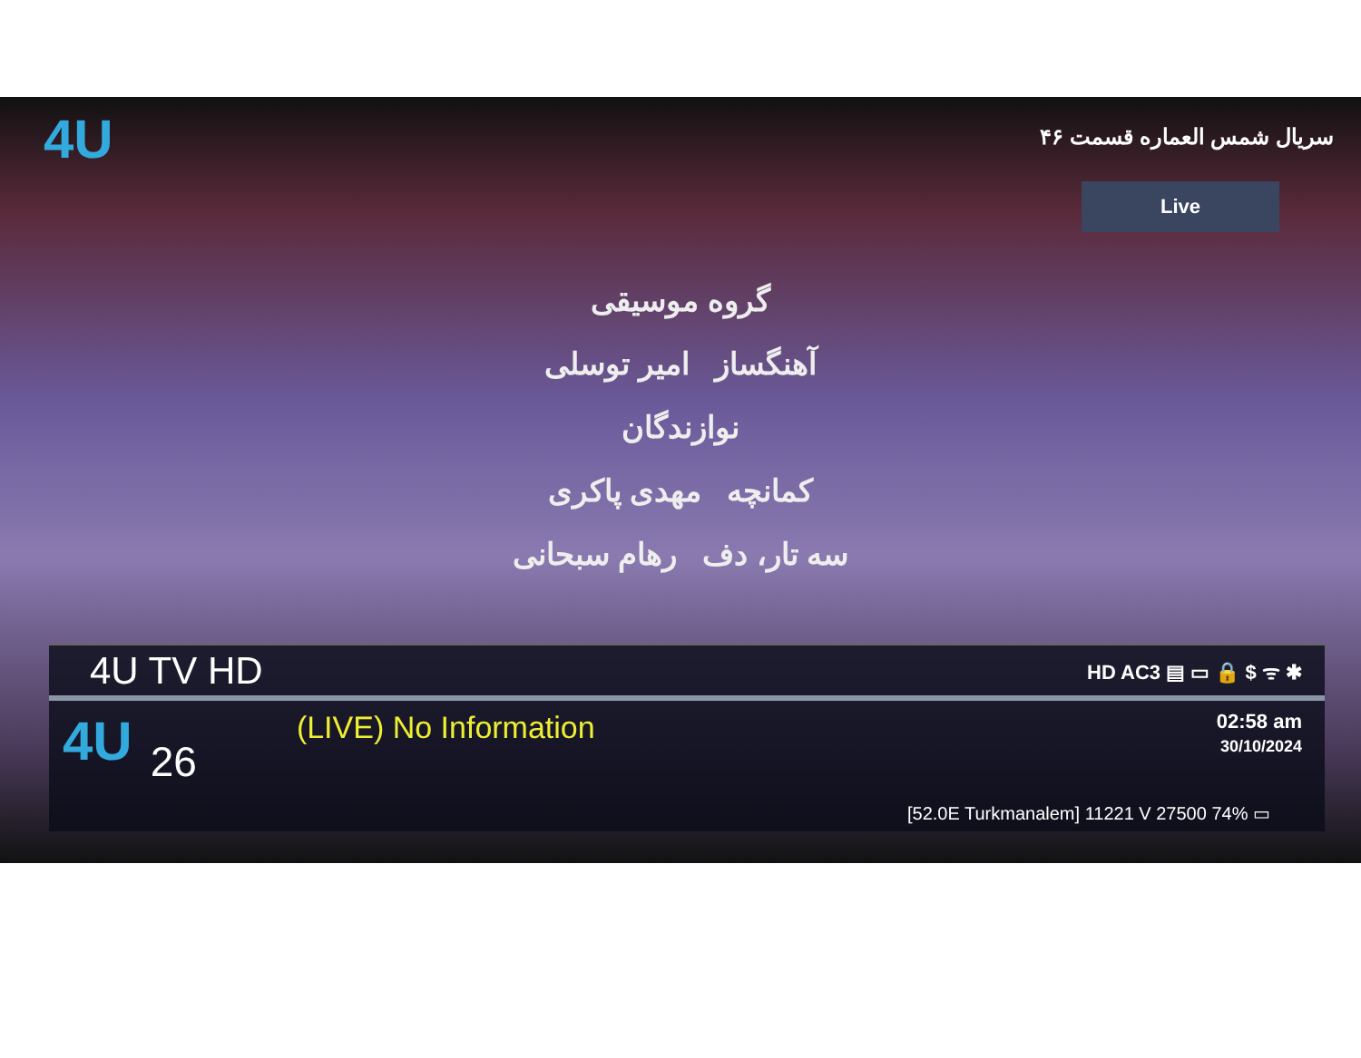4U
سریال شمس العماره قسمت ۴۶
Live
گروه موسیقی
آهنگساز امیر توسلی
نوازندگان
کمانچه مهدی پاکری
سه تار، دف رهام سبحانی
4U TV HD
HD AC3 ▤ ▭ 🔒 $ ᯤ ✱
4U
26
(LIVE) No Information
02:58 am
30/10/2024
[52.0E Turkmanalem] 11221 V 27500 74% ▭